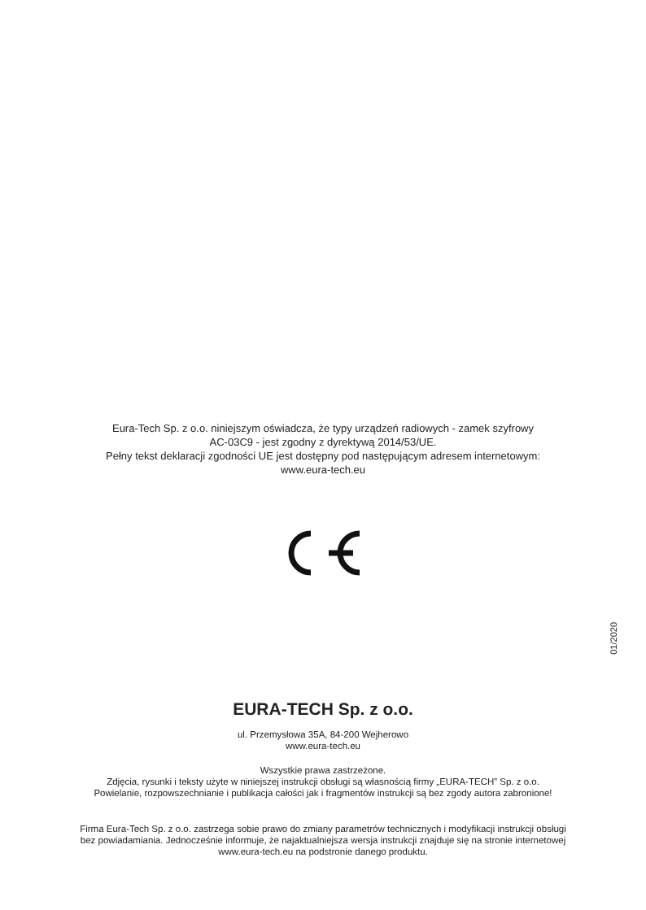Eura-Tech Sp. z o.o. niniejszym oświadcza, że typy urządzeń radiowych - zamek szyfrowy
AC-03C9 - jest zgodny z dyrektywą 2014/53/UE.
Pełny tekst deklaracji zgodności UE jest dostępny pod następującym adresem internetowym:
www.eura-tech.eu
01/2020
EURA-TECH Sp. z o.o.
ul. Przemysłowa 35A, 84-200 Wejherowo
www.eura-tech.eu
Wszystkie prawa zastrzeżone.
Zdjęcia, rysunki i teksty użyte w niniejszej instrukcji obsługi są własnością firmy „EURA-TECH” Sp. z o.o.
Powielanie, rozpowszechnianie i publikacja całości jak i fragmentów instrukcji są bez zgody autora zabronione!
Firma Eura-Tech Sp. z o.o. zastrzega sobie prawo do zmiany parametrów technicznych i modyfikacji instrukcji obsługi
bez powiadamiania. Jednocześnie informuje, że najaktualniejsza wersja instrukcji znajduje się na stronie internetowej
www.eura-tech.eu na podstronie danego produktu.